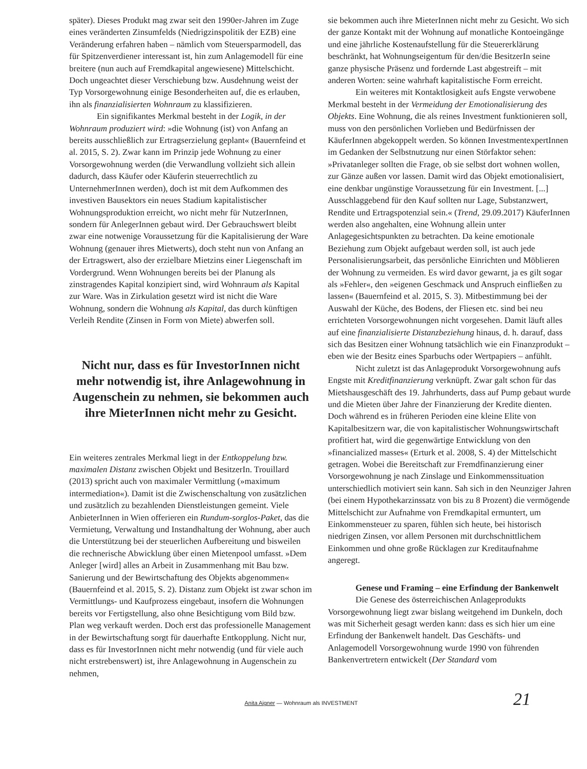später). Dieses Produkt mag zwar seit den 1990er-Jahren im Zuge eines veränderten Zinsumfelds (Niedrigzinspolitik der EZB) eine Veränderung erfahren haben – nämlich vom Steuersparmodell, das für Spitzenverdiener interessant ist, hin zum Anlagemodell für eine breitere (nun auch auf Fremdkapital angewiesene) Mittelschicht. Doch ungeachtet dieser Verschiebung bzw. Ausdehnung weist der Typ Vorsorgewohnung einige Besonderheiten auf, die es erlauben, ihn als finanzialisierten Wohnraum zu klassifizieren.
Ein signifikantes Merkmal besteht in der Logik, in der Wohnraum produziert wird: »die Wohnung (ist) von Anfang an bereits ausschließlich zur Ertragserzielung geplant« (Bauernfeind et al. 2015, S. 2). Zwar kann im Prinzip jede Wohnung zu einer Vorsorgewohnung werden (die Verwandlung vollzieht sich allein dadurch, dass Käufer oder Käuferin steuerrechtlich zu UnternehmerInnen werden), doch ist mit dem Aufkommen des investiven Bausektors ein neues Stadium kapitalistischer Wohnungsproduktion erreicht, wo nicht mehr für NutzerInnen, sondern für AnlegerInnen gebaut wird. Der Gebrauchswert bleibt zwar eine notwenige Voraussetzung für die Kapitalisierung der Ware Wohnung (genauer ihres Mietwerts), doch steht nun von Anfang an der Ertragswert, also der erzielbare Mietzins einer Liegenschaft im Vordergrund. Wenn Wohnungen bereits bei der Planung als zinstragendes Kapital konzipiert sind, wird Wohnraum als Kapital zur Ware. Was in Zirkulation gesetzt wird ist nicht die Ware Wohnung, sondern die Wohnung als Kapital, das durch künftigen Verleih Rendite (Zinsen in Form von Miete) abwerfen soll.
Nicht nur, dass es für InvestorInnen nicht mehr notwendig ist, ihre Anlagewohnung in Augenschein zu nehmen, sie bekommen auch ihre MieterInnen nicht mehr zu Gesicht.
Ein weiteres zentrales Merkmal liegt in der Entkoppelung bzw. maximalen Distanz zwischen Objekt und BesitzerIn. Trouillard (2013) spricht auch von maximaler Vermittlung (»maximum intermediation«). Damit ist die Zwischenschaltung von zusätzlichen und zusätzlich zu bezahlenden Dienstleistungen gemeint. Viele AnbieterInnen in Wien offerieren ein Rundum-sorglos-Paket, das die Vermietung, Verwaltung und Instandhaltung der Wohnung, aber auch die Unterstützung bei der steuerlichen Aufbereitung und bisweilen die rechnerische Abwicklung über einen Mietenpool umfasst. »Dem Anleger [wird] alles an Arbeit in Zusammenhang mit Bau bzw. Sanierung und der Bewirtschaftung des Objekts abgenommen« (Bauernfeind et al. 2015, S. 2). Distanz zum Objekt ist zwar schon im Vermittlungs- und Kaufprozess eingebaut, insofern die Wohnungen bereits vor Fertigstellung, also ohne Besichtigung vom Bild bzw. Plan weg verkauft werden. Doch erst das professionelle Management in der Bewirtschaftung sorgt für dauerhafte Entkopplung. Nicht nur, dass es für InvestorInnen nicht mehr notwendig (und für viele auch nicht erstrebenswert) ist, ihre Anlagewohnung in Augenschein zu nehmen,
sie bekommen auch ihre MieterInnen nicht mehr zu Gesicht. Wo sich der ganze Kontakt mit der Wohnung auf monatliche Kontoeingänge und eine jährliche Kostenaufstellung für die Steuererklärung beschränkt, hat Wohnungseigentum für den/die BesitzerIn seine ganze physische Präsenz und fordernde Last abgestreift – mit anderen Worten: seine wahrhaft kapitalistische Form erreicht.
Ein weiteres mit Kontaktlosigkeit aufs Engste verwobene Merkmal besteht in der Vermeidung der Emotionalisierung des Objekts. Eine Wohnung, die als reines Investment funktionieren soll, muss von den persönlichen Vorlieben und Bedürfnissen der KäuferInnen abgekoppelt werden. So können InvestmentexpertInnen im Gedanken der Selbstnutzung nur einen Störfaktor sehen: »Privatanleger sollten die Frage, ob sie selbst dort wohnen wollen, zur Gänze außen vor lassen. Damit wird das Objekt emotionalisiert, eine denkbar ungünstige Voraussetzung für ein Investment. [...] Ausschlaggebend für den Kauf sollten nur Lage, Substanzwert, Rendite und Ertragspotenzial sein.« (Trend, 29.09.2017) KäuferInnen werden also angehalten, eine Wohnung allein unter Anlagegesichtspunkten zu betrachten. Da keine emotionale Beziehung zum Objekt aufgebaut werden soll, ist auch jede Personalisierungsarbeit, das persönliche Einrichten und Möblieren der Wohnung zu vermeiden. Es wird davor gewarnt, ja es gilt sogar als »Fehler«, den »eigenen Geschmack und Anspruch einfließen zu lassen« (Bauernfeind et al. 2015, S. 3). Mitbestimmung bei der Auswahl der Küche, des Bodens, der Fliesen etc. sind bei neu errichteten Vorsorgewohnungen nicht vorgesehen. Damit läuft alles auf eine finanzialisierte Distanzbeziehung hinaus, d. h. darauf, dass sich das Besitzen einer Wohnung tatsächlich wie ein Finanzprodukt – eben wie der Besitz eines Sparbuchs oder Wertpapiers – anfühlt.
Nicht zuletzt ist das Anlageprodukt Vorsorgewohnung aufs Engste mit Kreditfinanzierung verknüpft. Zwar galt schon für das Mietshausgeschäft des 19. Jahrhunderts, dass auf Pump gebaut wurde und die Mieten über Jahre der Finanzierung der Kredite dienten. Doch während es in früheren Perioden eine kleine Elite von Kapitalbesitzern war, die von kapitalistischer Wohnungswirtschaft profitiert hat, wird die gegenwärtige Entwicklung von den »financialized masses« (Erturk et al. 2008, S. 4) der Mittelschicht getragen. Wobei die Bereitschaft zur Fremdfinanzierung einer Vorsorgewohnung je nach Zinslage und Einkommenssituation unterschiedlich motiviert sein kann. Sah sich in den Neunziger Jahren (bei einem Hypothekarzinssatz von bis zu 8 Prozent) die vermögende Mittelschicht zur Aufnahme von Fremdkapital ermuntert, um Einkommensteuer zu sparen, fühlen sich heute, bei historisch niedrigen Zinsen, vor allem Personen mit durchschnittlichem Einkommen und ohne große Rücklagen zur Kreditaufnahme angeregt.
Genese und Framing – eine Erfindung der Bankenwelt
Die Genese des österreichischen Anlageprodukts Vorsorgewohnung liegt zwar bislang weitgehend im Dunkeln, doch was mit Sicherheit gesagt werden kann: dass es sich hier um eine Erfindung der Bankenwelt handelt. Das Geschäfts- und Anlagemodell Vorsorgewohnung wurde 1990 von führenden Bankenvertretern entwickelt (Der Standard vom
Anita Aigner — Wohnraum als INVESTMENT
21